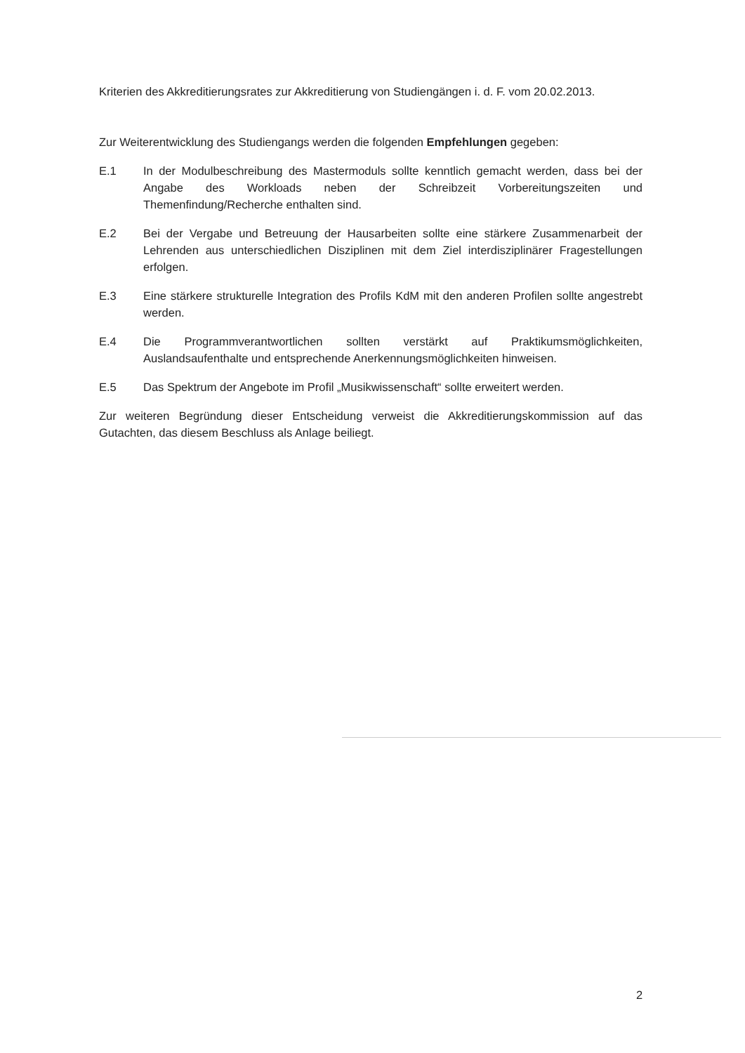Kriterien des Akkreditierungsrates zur Akkreditierung von Studiengängen i. d. F. vom 20.02.2013.
Zur Weiterentwicklung des Studiengangs werden die folgenden Empfehlungen gegeben:
E.1 In der Modulbeschreibung des Mastermoduls sollte kenntlich gemacht werden, dass bei der Angabe des Workloads neben der Schreibzeit Vorbereitungszeiten und Themenfindung/Recherche enthalten sind.
E.2 Bei der Vergabe und Betreuung der Hausarbeiten sollte eine stärkere Zusammenarbeit der Lehrenden aus unterschiedlichen Disziplinen mit dem Ziel interdisziplinärer Fragestellungen erfolgen.
E.3 Eine stärkere strukturelle Integration des Profils KdM mit den anderen Profilen sollte angestrebt werden.
E.4 Die Programmverantwortlichen sollten verstärkt auf Praktikumsmöglichkeiten, Auslandsaufenthalte und entsprechende Anerkennungsmöglichkeiten hinweisen.
E.5 Das Spektrum der Angebote im Profil „Musikwissenschaft“ sollte erweitert werden.
Zur weiteren Begründung dieser Entscheidung verweist die Akkreditierungskommission auf das Gutachten, das diesem Beschluss als Anlage beiliegt.
2